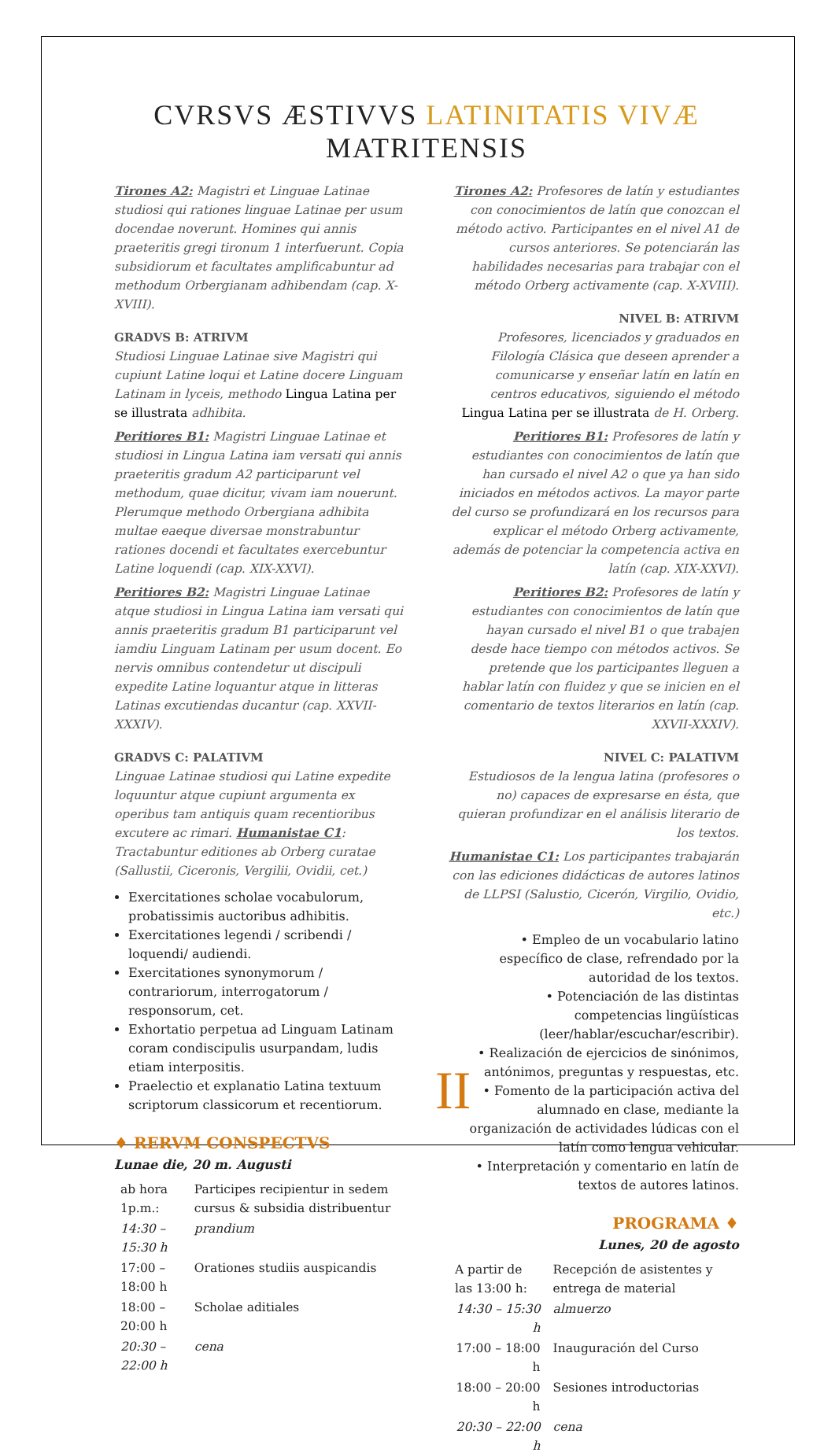CVRSVS ÆSTIVVS LATINITATIS VIVÆ MATRITENSIS
Tirones A2: Magistri et Linguae Latinae studiosi qui rationes linguae Latinae per usum docendae noverunt. Homines qui annis praeteritis gregi tironum 1 interfuerunt. Copia subsidiorum et facultates amplificabuntur ad methodum Orbergianam adhibendam (cap. X-XVIII).
GRADVS B: ATRIVM
Studiosi Linguae Latinae sive Magistri qui cupiunt Latine loqui et Latine docere Linguam Latinam in lyceis, methodo Lingua Latina per se illustrata adhibita.
Peritiores B1: Magistri Linguae Latinae et studiosi in Lingua Latina iam versati qui annis praeteritis gradum A2 participarunt vel methodum, quae dicitur, vivam iam nouerunt. Plerumque methodo Orbergiana adhibita multae eaeque diversae monstrabuntur rationes docendi et facultates exercebuntur Latine loquendi (cap. XIX-XXVI).
Peritiores B2: Magistri Linguae Latinae atque studiosi in Lingua Latina iam versati qui annis praeteritis gradum B1 participarunt vel iamdiu Linguam Latinam per usum docent. Eo nervis omnibus contendetur ut discipuli expedite Latine loquantur atque in litteras Latinas excutiendas ducantur (cap. XXVII-XXXIV).
GRADVS C: PALATIVM
Linguae Latinae studiosi qui Latine expedite loquuntur atque cupiunt argumenta ex operibus tam antiquis quam recentioribus excutere ac rimari. Humanistae C1: Tractabuntur editiones ab Orberg curatae (Sallustii, Ciceronis, Vergilii, Ovidii, cet.)
Exercitationes scholae vocabulorum, probatissimis auctoribus adhibitis.
Exercitationes legendi / scribendi / loquendi/ audiendi.
Exercitationes synonymorum / contrariorum, interrogatorum / responsorum, cet.
Exhortatio perpetua ad Linguam Latinam coram condiscipulis usurpandam, ludis etiam interpositis.
Praelectio et explanatio Latina textuum scriptorum classicorum et recentiorum.
♦ RERVM CONSPECTVS
Lunae die, 20 m. Augusti
| ab hora 1p.m.: | Participes recipientur in sedem cursus & subsidia distribuentur |
| 14:30 – 15:30 h | prandium |
| 17:00 – 18:00 h | Orationes studiis auspicandis |
| 18:00 – 20:00 h | Scholae aditiales |
| 20:30 – 22:00 h | cena |
Tirones A2: Profesores de latín y estudiantes con conocimientos de latín que conozcan el método activo. Participantes en el nivel A1 de cursos anteriores. Se potenciarán las habilidades necesarias para trabajar con el método Orberg activamente (cap. X-XVIII).
NIVEL B: ATRIVM
Profesores, licenciados y graduados en Filología Clásica que deseen aprender a comunicarse y enseñar latín en latín en centros educativos, siguiendo el método Lingua Latina per se illustrata de H. Orberg.
Peritiores B1: Profesores de latín y estudiantes con conocimientos de latín que han cursado el nivel A2 o que ya han sido iniciados en métodos activos. La mayor parte del curso se profundizará en los recursos para explicar el método Orberg activamente, además de potenciar la competencia activa en latín (cap. XIX-XXVI).
Peritiores B2: Profesores de latín y estudiantes con conocimientos de latín que hayan cursado el nivel B1 o que trabajen desde hace tiempo con métodos activos. Se pretende que los participantes lleguen a hablar latín con fluidez y que se inicien en el comentario de textos literarios en latín (cap. XXVII-XXXIV).
NIVEL C: PALATIVM
Estudiosos de la lengua latina (profesores o no) capaces de expresarse en ésta, que quieran profundizar en el análisis literario de los textos.
Humanistae C1: Los participantes trabajarán con las ediciones didácticas de autores latinos de LLPSI (Salustio, Cicerón, Virgilio, Ovidio, etc.)
• Empleo de un vocabulario latino específico de clase, refrendado por la autoridad de los textos.
• Potenciación de las distintas competencias lingüísticas (leer/hablar/escuchar/escribir).
• Realización de ejercicios de sinónimos, antónimos, preguntas y respuestas, etc.
• Fomento de la participación activa del alumnado en clase, mediante la organización de actividades lúdicas con el latín como lengua vehicular.
• Interpretación y comentario en latín de textos de autores latinos.
PROGRAMA ♦
Lunes, 20 de agosto
| A partir de las 13:00 h: | Recepción de asistentes y entrega de material |
| 14:30 – 15:30 h | almuerzo |
| 17:00 – 18:00 h | Inauguración del Curso |
| 18:00 – 20:00 h | Sesiones introductorias |
| 20:30 – 22:00 h | cena |
II